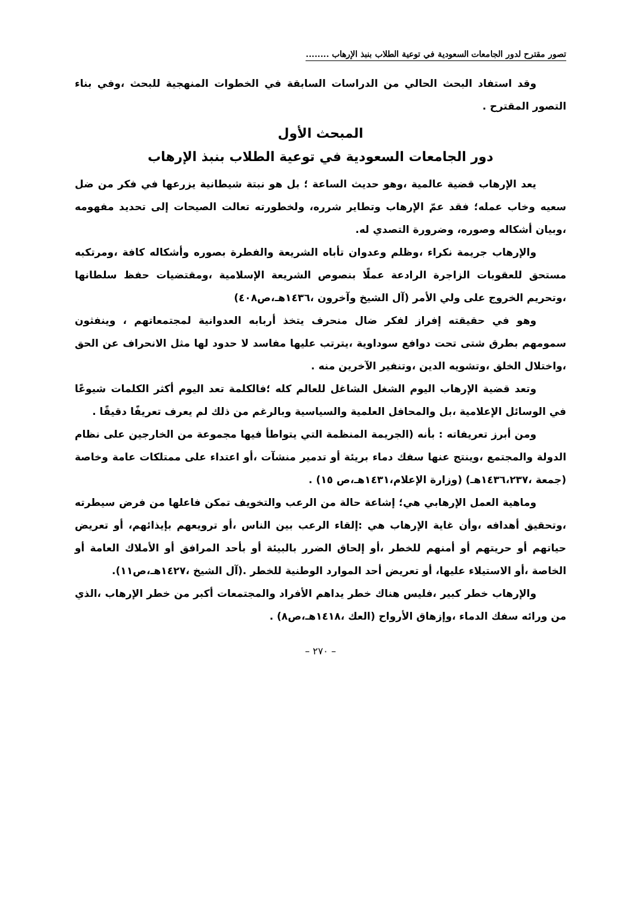تصور مقترح لدور الجامعات السعودية في توعية الطلاب بنبذ الإرهاب ........
وقد استفاد البحث الحالي من الدراسات السابقة في الخطوات المنهجية للبحث ،وفي بناء التصور المقترح .
المبحث الأول
دور الجامعات السعودية في توعية الطلاب بنبذ الإرهاب
يعد الإرهاب قضية عالمية ،وهو حديث الساعة ؛ بل هو نبتة شيطانية يزرعها في فكر من ضل سعيه وخاب عمله؛ فقد عمّ الإرهاب وتطاير شرره، ولخطورته تعالت الصيحات إلى تحديد مفهومه ،وبيان أشكاله وصوره، وضرورة التصدي له.
والإرهاب جريمة نكراء ،وظلم وعدوان تأباه الشريعة والفطرة بصوره وأشكاله كافة ،ومرتكبه مستحق للعقوبات الزاجرة الرادعة عملًا بنصوص الشريعة الإسلامية ،ومقتضيات حفظ سلطانها ،وتحريم الخروج على ولي الأمر (آل الشيخ وآخرون ،١٤٣٦هـ،ص٤٠٨)
وهو في حقيقته إفراز لفكر ضال منحرف يتخذ أربابه العدوانية لمجتمعاتهم ، وينفثون سمومهم بطرق شتى تحت دوافع سوداوية ،يترتب عليها مفاسد لا حدود لها مثل الانحراف عن الحق ،واختلال الخلق ،وتشويه الدين ،وتنفير الآخرين منه .
وتعد قضية الإرهاب اليوم الشغل الشاغل للعالم كله ؛فالكلمة تعد اليوم أكثر الكلمات شيوعًا في الوسائل الإعلامية ،بل والمحافل العلمية والسياسية وبالرغم من ذلك لم يعرف تعريفًا دقيقًا .
ومن أبرز تعريفاته : بأنه (الجريمة المنظمة التي يتواطأ فيها مجموعة من الخارجين على نظام الدولة والمجتمع ،وينتج عنها سفك دماء بريئة أو تدمير منشآت ،أو اعتداء على ممتلكات عامة وخاصة (جمعة ،١٤٣٦،٢٣٧هـ) (وزارة الإعلام،١٤٣١هـ،ص ١٥) .
وماهية العمل الإرهابي هي؛ إشاعة حالة من الرعب والتخويف تمكن فاعلها من فرض سيطرته ،وتحقيق أهدافه ،وأن غاية الإرهاب هي :إلقاء الرعب بين الناس ،أو ترويعهم بإيذائهم، أو تعريض حياتهم أو حريتهم أو أمنهم للخطر ،أو إلحاق الضرر بالبيئة أو بأحد المرافق أو الأملاك العامة أو الخاصة ،أو الاستيلاء عليها، أو تعريض أحد الموارد الوطنية للخطر .(آل الشيخ ،١٤٢٧هـ،ص١١).
والإرهاب خطر كبير ،فليس هناك خطر يداهم الأفراد والمجتمعات أكبر من خطر الإرهاب ،الذي من ورائه سفك الدماء ،وإزهاق الأرواح (العك ،١٤١٨هـ،ص٨) .
– ٢٧٠ –